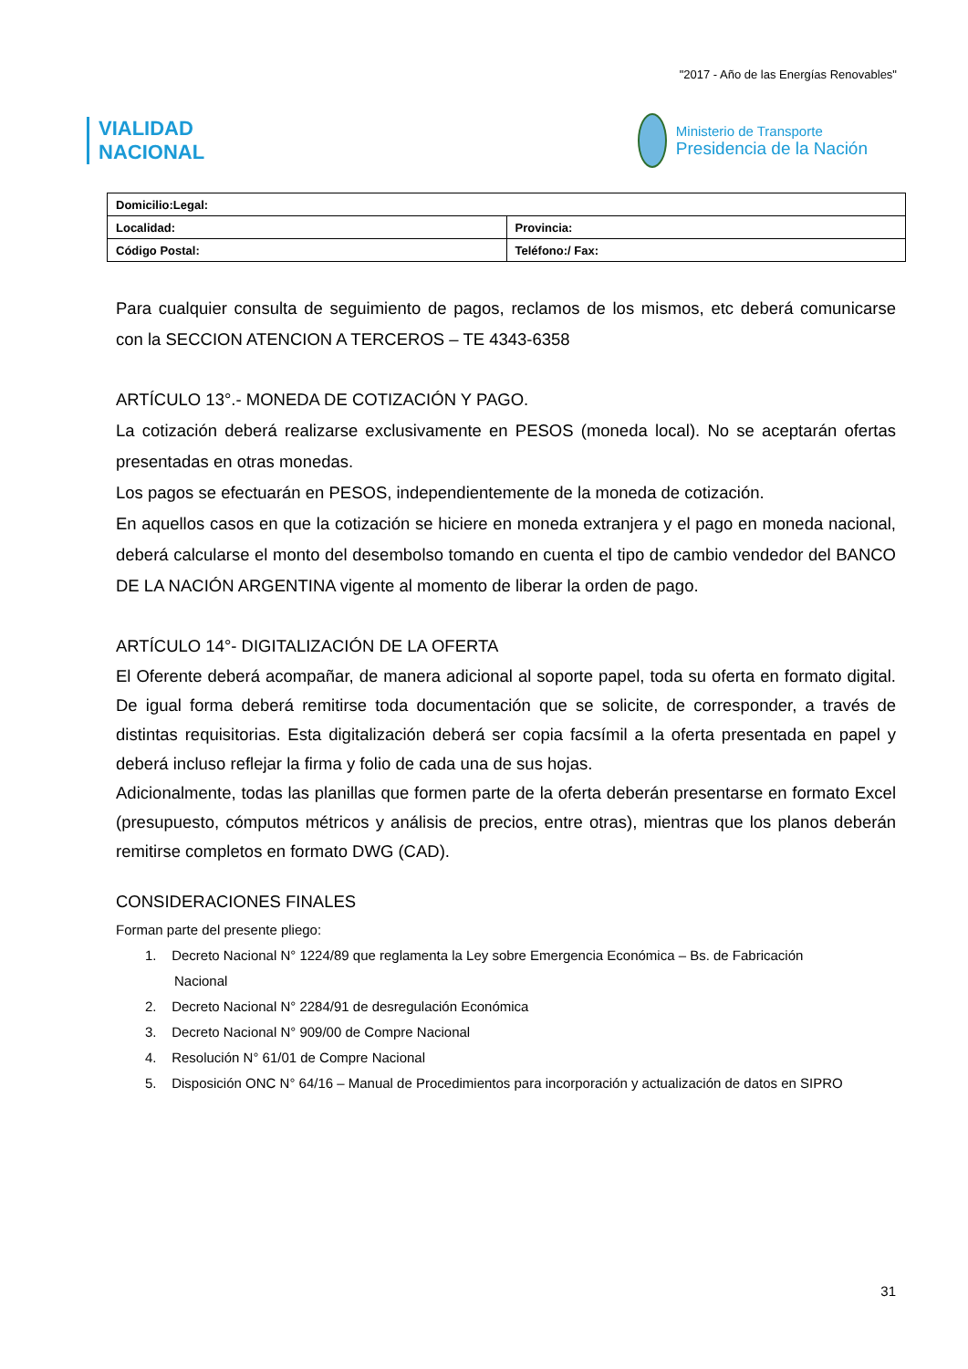"2017 - Año de las Energías Renovables"
VIALIDAD
NACIONAL
Ministerio de Transporte
Presidencia de la Nación
| Domicilio:Legal: | |
| Localidad: | Provincia: |
| Código Postal: | Teléfono:/ Fax: |
Para cualquier consulta de seguimiento de pagos, reclamos de los mismos, etc deberá comunicarse con la SECCION ATENCION A TERCEROS – TE 4343-6358
ARTÍCULO 13°.- MONEDA DE COTIZACIÓN Y PAGO.
La cotización deberá realizarse exclusivamente en PESOS (moneda local). No se aceptarán ofertas presentadas en otras monedas.
Los pagos se efectuarán en PESOS, independientemente de la moneda de cotización.
En aquellos casos en que la cotización se hiciere en moneda extranjera y el pago en moneda nacional, deberá calcularse el monto del desembolso tomando en cuenta el tipo de cambio vendedor del BANCO DE LA NACIÓN ARGENTINA vigente al momento de liberar la orden de pago.
ARTÍCULO 14°- DIGITALIZACIÓN DE LA OFERTA
El Oferente deberá acompañar, de manera adicional al soporte papel, toda su oferta en formato digital. De igual forma deberá remitirse toda documentación que se solicite, de corresponder, a través de distintas requisitorias. Esta digitalización deberá ser copia facsímil a la oferta presentada en papel y deberá incluso reflejar la firma y folio de cada una de sus hojas.
Adicionalmente, todas las planillas que formen parte de la oferta deberán presentarse en formato Excel (presupuesto, cómputos métricos y análisis de precios, entre otras), mientras que los planos deberán remitirse completos en formato DWG (CAD).
CONSIDERACIONES FINALES
Forman parte del presente pliego:
1. Decreto Nacional N° 1224/89 que reglamenta la Ley sobre Emergencia Económica – Bs. de Fabricación
Nacional
2. Decreto Nacional N° 2284/91 de desregulación Económica
3. Decreto Nacional N° 909/00 de Compre Nacional
4. Resolución N° 61/01 de Compre Nacional
5. Disposición ONC N° 64/16 – Manual de Procedimientos para incorporación y actualización de datos en SIPRO
31